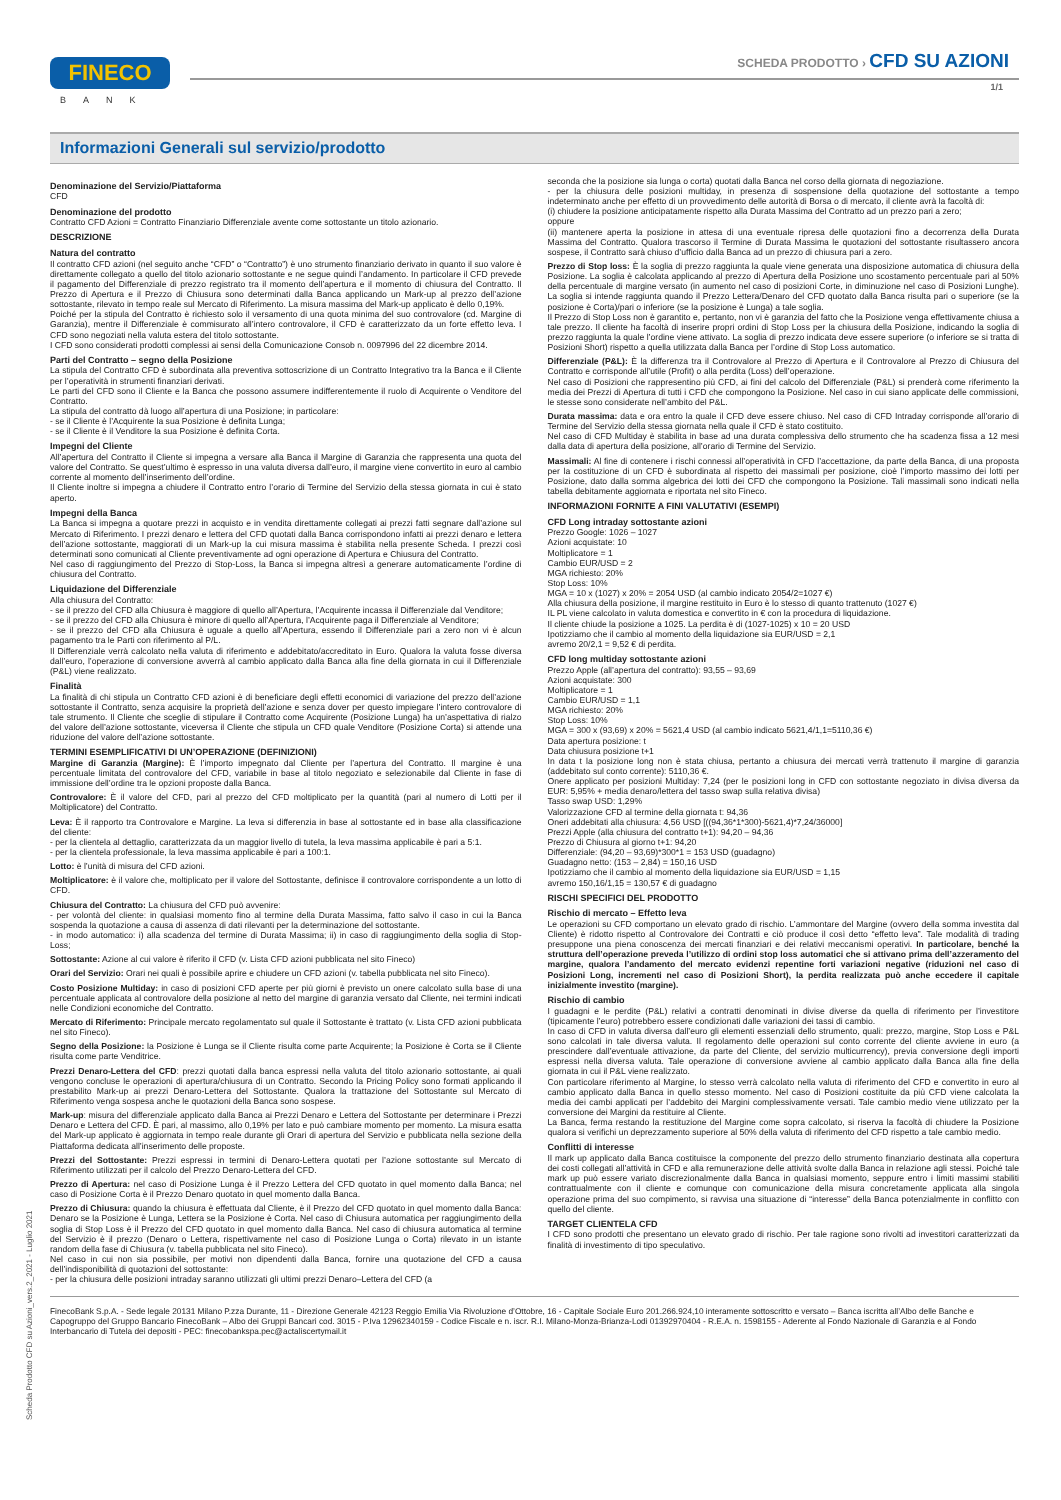FINECO
BANK
SCHEDA PRODOTTO › CFD SU AZIONI
1/1
Informazioni Generali sul servizio/prodotto
Denominazione del Servizio/Piattaforma
CFD
Denominazione del prodotto
Contratto CFD Azioni = Contratto Finanziario Differenziale avente come sottostante un titolo azionario.
DESCRIZIONE
Natura del contratto
Il contratto CFD azioni (nel seguito anche “CFD” o “Contratto”) è uno strumento finanziario derivato in quanto il suo valore è direttamente collegato a quello del titolo azionario sottostante e ne segue quindi l’andamento. In particolare il CFD prevede il pagamento del Differenziale di prezzo registrato tra il momento dell’apertura e il momento di chiusura del Contratto. Il Prezzo di Apertura e il Prezzo di Chiusura sono determinati dalla Banca applicando un Mark-up al prezzo dell’azione sottostante, rilevato in tempo reale sul Mercato di Riferimento. La misura massima del Mark-up applicato è dello 0,19%.
Poiché per la stipula del Contratto è richiesto solo il versamento di una quota minima del suo controvalore (cd. Margine di Garanzia), mentre il Differenziale è commisurato all’intero controvalore, il CFD è caratterizzato da un forte effetto leva. I CFD sono negoziati nella valuta estera del titolo sottostante.
I CFD sono considerati prodotti complessi ai sensi della Comunicazione Consob n. 0097996 del 22 dicembre 2014.
Parti del Contratto – segno della Posizione
La stipula del Contratto CFD è subordinata alla preventiva sottoscrizione di un Contratto Integrativo tra la Banca e il Cliente per l’operatività in strumenti finanziari derivati.
Le parti del CFD sono il Cliente e la Banca che possono assumere indifferentemente il ruolo di Acquirente o Venditore del Contratto.
La stipula del contratto dà luogo all’apertura di una Posizione; in particolare:
- se il Cliente è l’Acquirente la sua Posizione è definita Lunga;
- se il Cliente è il Venditore la sua Posizione è definita Corta.
Impegni del Cliente
All’apertura del Contratto il Cliente si impegna a versare alla Banca il Margine di Garanzia che rappresenta una quota del valore del Contratto. Se quest’ultimo è espresso in una valuta diversa dall’euro, il margine viene convertito in euro al cambio corrente al momento dell’inserimento dell’ordine.
Il Cliente inoltre si impegna a chiudere il Contratto entro l’orario di Termine del Servizio della stessa giornata in cui è stato aperto.
Impegni della Banca
La Banca si impegna a quotare prezzi in acquisto e in vendita direttamente collegati ai prezzi fatti segnare dall’azione sul Mercato di Riferimento. I prezzi denaro e lettera del CFD quotati dalla Banca corrispondono infatti ai prezzi denaro e lettera dell’azione sottostante, maggiorati di un Mark-up la cui misura massima è stabilita nella presente Scheda. I prezzi così determinati sono comunicati al Cliente preventivamente ad ogni operazione di Apertura e Chiusura del Contratto.
Nel caso di raggiungimento del Prezzo di Stop-Loss, la Banca si impegna altresì a generare automaticamente l’ordine di chiusura del Contratto.
Liquidazione del Differenziale
Alla chiusura del Contratto:
- se il prezzo del CFD alla Chiusura è maggiore di quello all’Apertura, l’Acquirente incassa il Differenziale dal Venditore;
- se il prezzo del CFD alla Chiusura è minore di quello all’Apertura, l’Acquirente paga il Differenziale al Venditore;
- se il prezzo del CFD alla Chiusura è uguale a quello all’Apertura, essendo il Differenziale pari a zero non vi è alcun pagamento tra le Parti con riferimento al P/L.
Il Differenziale verrà calcolato nella valuta di riferimento e addebitato/accreditato in Euro. Qualora la valuta fosse diversa dall’euro, l’operazione di conversione avverrà al cambio applicato dalla Banca alla fine della giornata in cui il Differenziale (P&L) viene realizzato.
Finalità
La finalità di chi stipula un Contratto CFD azioni è di beneficiare degli effetti economici di variazione del prezzo dell’azione sottostante il Contratto, senza acquisire la proprietà dell’azione e senza dover per questo impiegare l’intero controvalore di tale strumento. Il Cliente che sceglie di stipulare il Contratto come Acquirente (Posizione Lunga) ha un’aspettativa di rialzo del valore dell’azione sottostante, viceversa il Cliente che stipula un CFD quale Venditore (Posizione Corta) si attende una riduzione del valore dell’azione sottostante.
TERMINI ESEMPLIFICATIVI DI UN’OPERAZIONE (DEFINIZIONI)
Margine di Garanzia (Margine): È l’importo impegnato dal Cliente per l’apertura del Contratto. Il margine è una percentuale limitata del controvalore del CFD, variabile in base al titolo negoziato e selezionabile dal Cliente in fase di immissione dell’ordine tra le opzioni proposte dalla Banca.
Controvalore: È il valore del CFD, pari al prezzo del CFD moltiplicato per la quantità (pari al numero di Lotti per il Moltiplicatore) del Contratto.
Leva: È il rapporto tra Controvalore e Margine. La leva si differenzia in base al sottostante ed in base alla classificazione del cliente:
- per la clientela al dettaglio, caratterizzata da un maggior livello di tutela, la leva massima applicabile è pari a 5:1.
- per la clientela professionale, la leva massima applicabile è pari a 100:1.
Lotto: è l’unità di misura del CFD azioni.
Moltiplicatore: è il valore che, moltiplicato per il valore del Sottostante, definisce il controvalore corrispondente a un lotto di CFD.
Chiusura del Contratto: La chiusura del CFD può avvenire:
- per volontà del cliente: in qualsiasi momento fino al termine della Durata Massima, fatto salvo il caso in cui la Banca sospenda la quotazione a causa di assenza di dati rilevanti per la determinazione del sottostante.
- in modo automatico: i) alla scadenza del termine di Durata Massima; ii) in caso di raggiungimento della soglia di Stop-Loss;
Sottostante: Azione al cui valore è riferito il CFD (v. Lista CFD azioni pubblicata nel sito Fineco)
Orari del Servizio: Orari nei quali è possibile aprire e chiudere un CFD azioni (v. tabella pubblicata nel sito Fineco).
Costo Posizione Multiday: in caso di posizioni CFD aperte per più giorni è previsto un onere calcolato sulla base di una percentuale applicata al controvalore della posizione al netto del margine di garanzia versato dal Cliente, nei termini indicati nelle Condizioni economiche del Contratto.
Mercato di Riferimento: Principale mercato regolamentato sul quale il Sottostante è trattato (v. Lista CFD azioni pubblicata nel sito Fineco).
Segno della Posizione: la Posizione è Lunga se il Cliente risulta come parte Acquirente; la Posizione è Corta se il Cliente risulta come parte Venditrice.
Prezzi Denaro-Lettera del CFD: prezzi quotati dalla banca espressi nella valuta del titolo azionario sottostante, ai quali vengono concluse le operazioni di apertura/chiusura di un Contratto. Secondo la Pricing Policy sono formati applicando il prestabilito Mark-up ai prezzi Denaro-Lettera del Sottostante. Qualora la trattazione del Sottostante sul Mercato di Riferimento venga sospesa anche le quotazioni della Banca sono sospese.
Mark-up: misura del differenziale applicato dalla Banca ai Prezzi Denaro e Lettera del Sottostante per determinare i Prezzi Denaro e Lettera del CFD. È pari, al massimo, allo 0,19% per lato e può cambiare momento per momento. La misura esatta del Mark-up applicato è aggiornata in tempo reale durante gli Orari di apertura del Servizio e pubblicata nella sezione della Piattaforma dedicata all’inserimento delle proposte.
Prezzi del Sottostante: Prezzi espressi in termini di Denaro-Lettera quotati per l’azione sottostante sul Mercato di Riferimento utilizzati per il calcolo del Prezzo Denaro-Lettera del CFD.
Prezzo di Apertura: nel caso di Posizione Lunga è il Prezzo Lettera del CFD quotato in quel momento dalla Banca; nel caso di Posizione Corta è il Prezzo Denaro quotato in quel momento dalla Banca.
Prezzo di Chiusura: quando la chiusura è effettuata dal Cliente, è il Prezzo del CFD quotato in quel momento dalla Banca: Denaro se la Posizione è Lunga, Lettera se la Posizione è Corta. Nel caso di Chiusura automatica per raggiungimento della soglia di Stop Loss è il Prezzo del CFD quotato in quel momento dalla Banca. Nel caso di chiusura automatica al termine del Servizio è il prezzo (Denaro o Lettera, rispettivamente nel caso di Posizione Lunga o Corta) rilevato in un istante random della fase di Chiusura (v. tabella pubblicata nel sito Fineco).
Nel caso in cui non sia possibile, per motivi non dipendenti dalla Banca, fornire una quotazione del CFD a causa dell’indisponibilità di quotazioni del sottostante:
- per la chiusura delle posizioni intraday saranno utilizzati gli ultimi prezzi Denaro–Lettera del CFD (a
seconda che la posizione sia lunga o corta) quotati dalla Banca nel corso della giornata di negoziazione.
- per la chiusura delle posizioni multiday, in presenza di sospensione della quotazione del sottostante a tempo indeterminato anche per effetto di un provvedimento delle autorità di Borsa o di mercato, il cliente avrà la facoltà di:
(i) chiudere la posizione anticipatamente rispetto alla Durata Massima del Contratto ad un prezzo pari a zero;
oppure
(ii) mantenere aperta la posizione in attesa di una eventuale ripresa delle quotazioni fino a decorrenza della Durata Massima del Contratto. Qualora trascorso il Termine di Durata Massima le quotazioni del sottostante risultassero ancora sospese, il Contratto sarà chiuso d’ufficio dalla Banca ad un prezzo di chiusura pari a zero.
Prezzo di Stop loss: È la soglia di prezzo raggiunta la quale viene generata una disposizione automatica di chiusura della Posizione. La soglia è calcolata applicando al prezzo di Apertura della Posizione uno scostamento percentuale pari al 50% della percentuale di margine versato (in aumento nel caso di posizioni Corte, in diminuzione nel caso di Posizioni Lunghe). La soglia si intende raggiunta quando il Prezzo Lettera/Denaro del CFD quotato dalla Banca risulta pari o superiore (se la posizione è Corta)/pari o inferiore (se la posizione è Lunga) a tale soglia.
Il Prezzo di Stop Loss non è garantito e, pertanto, non vi è garanzia del fatto che la Posizione venga effettivamente chiusa a tale prezzo. Il cliente ha facoltà di inserire propri ordini di Stop Loss per la chiusura della Posizione, indicando la soglia di prezzo raggiunta la quale l’ordine viene attivato. La soglia di prezzo indicata deve essere superiore (o inferiore se si tratta di Posizioni Short) rispetto a quella utilizzata dalla Banca per l’ordine di Stop Loss automatico.
Differenziale (P&L): È la differenza tra il Controvalore al Prezzo di Apertura e il Controvalore al Prezzo di Chiusura del Contratto e corrisponde all’utile (Profit) o alla perdita (Loss) dell’operazione.
Nel caso di Posizioni che rappresentino più CFD, ai fini del calcolo del Differenziale (P&L) si prenderà come riferimento la media dei Prezzi di Apertura di tutti i CFD che compongono la Posizione. Nel caso in cui siano applicate delle commissioni, le stesse sono considerate nell’ambito del P&L.
Durata massima: data e ora entro la quale il CFD deve essere chiuso. Nel caso di CFD Intraday corrisponde all’orario di Termine del Servizio della stessa giornata nella quale il CFD è stato costituito.
Nel caso di CFD Multiday è stabilita in base ad una durata complessiva dello strumento che ha scadenza fissa a 12 mesi dalla data di apertura della posizione, all’orario di Termine del Servizio.
Massimali: Al fine di contenere i rischi connessi all’operatività in CFD l’accettazione, da parte della Banca, di una proposta per la costituzione di un CFD è subordinata al rispetto dei massimali per posizione, cioè l’importo massimo dei lotti per Posizione, dato dalla somma algebrica dei lotti dei CFD che compongono la Posizione. Tali massimali sono indicati nella tabella debitamente aggiornata e riportata nel sito Fineco.
INFORMAZIONI FORNITE A FINI VALUTATIVI (ESEMPI)
CFD Long intraday sottostante azioni
Prezzo Google: 1026 – 1027
Azioni acquistate: 10
Moltiplicatore = 1
Cambio EUR/USD = 2
MGA richiesto: 20%
Stop Loss: 10%
MGA = 10 x (1027) x 20% = 2054 USD (al cambio indicato 2054/2=1027 €)
Alla chiusura della posizione, il margine restituito in Euro è lo stesso di quanto trattenuto (1027 €)
IL PL viene calcolato in valuta domestica e convertito in € con la procedura di liquidazione.
Il cliente chiude la posizione a 1025. La perdita è di (1027-1025) x 10 = 20 USD
Ipotizziamo che il cambio al momento della liquidazione sia EUR/USD = 2,1
avremo 20/2,1 = 9,52 € di perdita.
CFD long multiday sottostante azioni
Prezzo Apple (all’apertura del contratto): 93,55 – 93,69
Azioni acquistate: 300
Moltiplicatore = 1
Cambio EUR/USD = 1,1
MGA richiesto: 20%
Stop Loss: 10%
MGA = 300 x (93,69) x 20% = 5621,4 USD (al cambio indicato 5621,4/1,1=5110,36 €)
Data apertura posizione: t
Data chiusura posizione t+1
In data t la posizione long non è stata chiusa, pertanto a chiusura dei mercati verrà trattenuto il margine di garanzia (addebitato sul conto corrente): 5110,36 €.
Onere applicato per posizioni Multiday: 7,24 (per le posizioni long in CFD con sottostante negoziato in divisa diversa da EUR: 5,95% + media denaro/lettera del tasso swap sulla relativa divisa)
Tasso swap USD: 1,29%
Valorizzazione CFD al termine della giornata t: 94,36
Oneri addebitati alla chiusura: 4,56 USD [((94,36*1*300)-5621,4)*7,24/36000]
Prezzi Apple (alla chiusura del contratto t+1): 94,20 – 94,36
Prezzo di Chiusura al giorno t+1: 94,20
Differenziale: (94,20 – 93,69)*300*1 = 153 USD (guadagno)
Guadagno netto: (153 – 2,84) = 150,16 USD
Ipotizziamo che il cambio al momento della liquidazione sia EUR/USD = 1,15
avremo 150,16/1,15 = 130,57 € di guadagno
RISCHI SPECIFICI DEL PRODOTTO
Rischio di mercato – Effetto leva
Le operazioni su CFD comportano un elevato grado di rischio. L’ammontare del Margine (ovvero della somma investita dal Cliente) è ridotto rispetto al Controvalore dei Contratti e ciò produce il così detto “effetto leva”. Tale modalità di trading presuppone una piena conoscenza dei mercati finanziari e dei relativi meccanismi operativi. In particolare, benché la struttura dell’operazione preveda l’utilizzo di ordini stop loss automatici che si attivano prima dell’azzeramento del margine, qualora l’andamento del mercato evidenzi repentine forti variazioni negative (riduzioni nel caso di Posizioni Long, incrementi nel caso di Posizioni Short), la perdita realizzata può anche eccedere il capitale inizialmente investito (margine).
Rischio di cambio
I guadagni e le perdite (P&L) relativi a contratti denominati in divise diverse da quella di riferimento per l’investitore (tipicamente l’euro) potrebbero essere condizionati dalle variazioni dei tassi di cambio.
In caso di CFD in valuta diversa dall’euro gli elementi essenziali dello strumento, quali: prezzo, margine, Stop Loss e P&L sono calcolati in tale diversa valuta. Il regolamento delle operazioni sul conto corrente del cliente avviene in euro (a prescindere dall’eventuale attivazione, da parte del Cliente, del servizio multicurrency), previa conversione degli importi espressi nella diversa valuta. Tale operazione di conversione avviene al cambio applicato dalla Banca alla fine della giornata in cui il P&L viene realizzato.
Con particolare riferimento al Margine, lo stesso verrà calcolato nella valuta di riferimento del CFD e convertito in euro al cambio applicato dalla Banca in quello stesso momento. Nel caso di Posizioni costituite da più CFD viene calcolata la media dei cambi applicati per l’addebito dei Margini complessivamente versati. Tale cambio medio viene utilizzato per la conversione dei Margini da restituire al Cliente.
La Banca, ferma restando la restituzione del Margine come sopra calcolato, si riserva la facoltà di chiudere la Posizione qualora si verifichi un deprezzamento superiore al 50% della valuta di riferimento del CFD rispetto a tale cambio medio.
Conflitti di interesse
Il mark up applicato dalla Banca costituisce la componente del prezzo dello strumento finanziario destinata alla copertura dei costi collegati all’attività in CFD e alla remunerazione delle attività svolte dalla Banca in relazione agli stessi. Poiché tale mark up può essere variato discrezionalmente dalla Banca in qualsiasi momento, seppure entro i limiti massimi stabiliti contrattualmente con il cliente e comunque con comunicazione della misura concretamente applicata alla singola operazione prima del suo compimento, si ravvisa una situazione di “interesse” della Banca potenzialmente in conflitto con quello del cliente.
TARGET CLIENTELA CFD
I CFD sono prodotti che presentano un elevato grado di rischio. Per tale ragione sono rivolti ad investitori caratterizzati da finalità di investimento di tipo speculativo.
FinecoBank S.p.A. - Sede legale 20131 Milano P.zza Durante, 11 - Direzione Generale 42123 Reggio Emilia Via Rivoluzione d’Ottobre, 16 - Capitale Sociale Euro 201.266.924,10 interamente sottoscritto e versato – Banca iscritta all’Albo delle Banche e Capogruppo del Gruppo Bancario FinecoBank – Albo dei Gruppi Bancari cod. 3015 - P.Iva 12962340159 - Codice Fiscale e n. iscr. R.I. Milano-Monza-Brianza-Lodi 01392970404 - R.E.A. n. 1598155 - Aderente al Fondo Nazionale di Garanzia e al Fondo Interbancario di Tutela dei depositi - PEC: finecobankspa.pec@actaliscertymail.it
Scheda Prodotto CFD su Azioni_vers.2_2021 - Luglio 2021